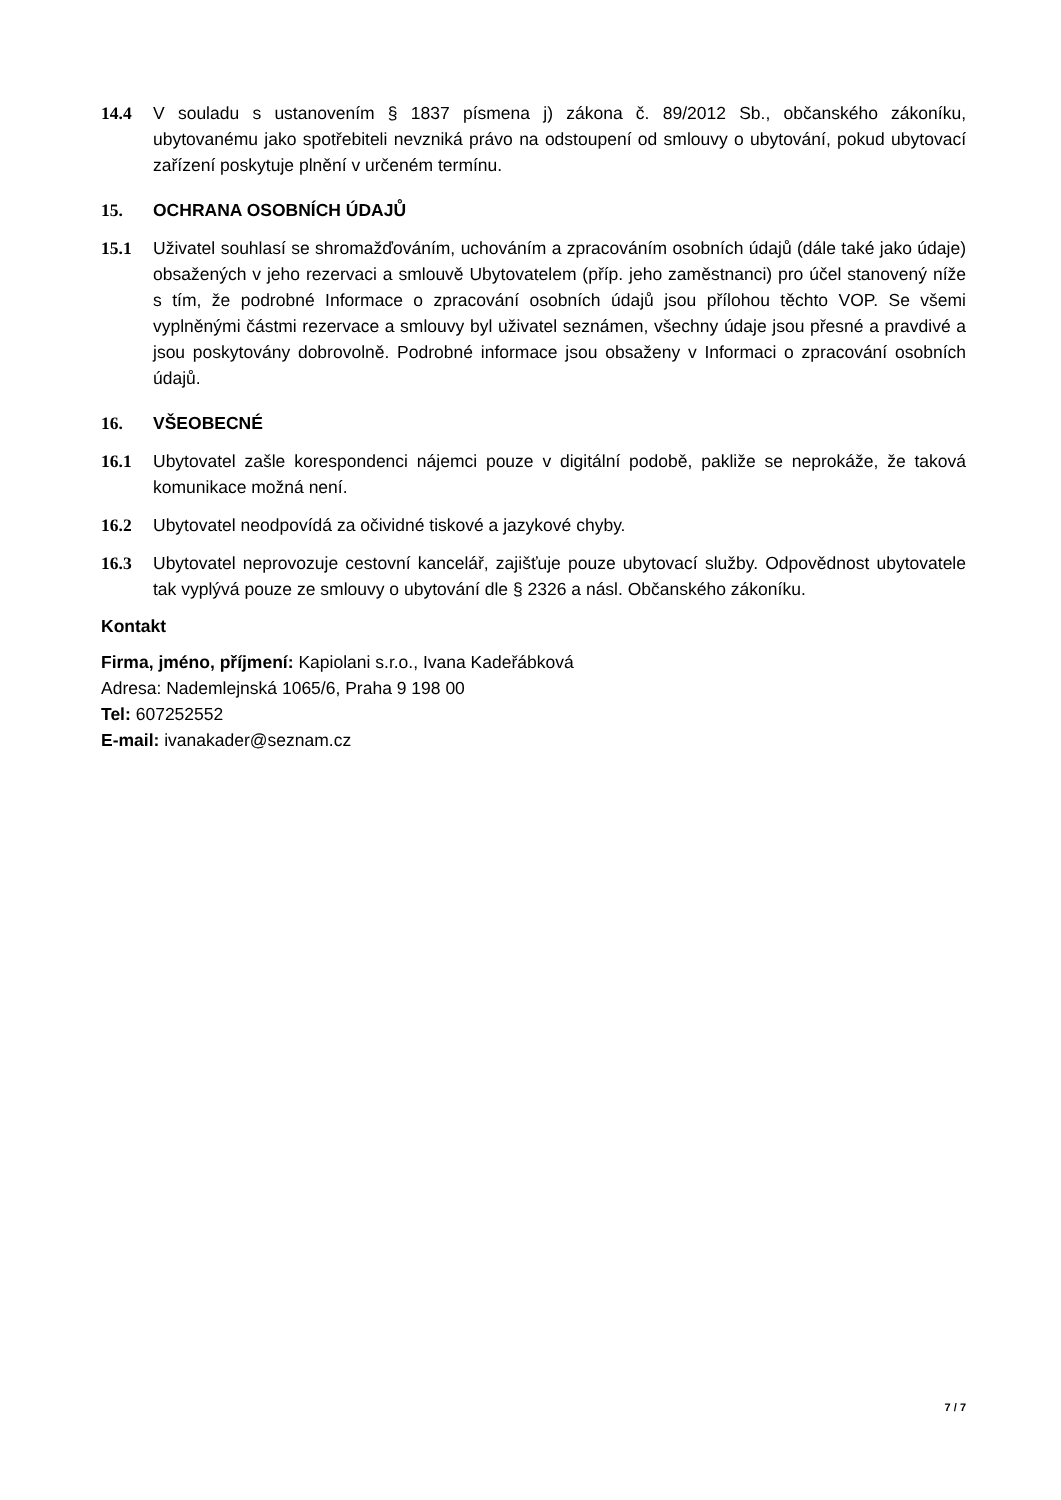14.4 V souladu s ustanovením § 1837 písmena j) zákona č. 89/2012 Sb., občanského zákoníku, ubytovanému jako spotřebiteli nevzniká právo na odstoupení od smlouvy o ubytování, pokud ubytovací zařízení poskytuje plnění v určeném termínu.
15. OCHRANA OSOBNÍCH ÚDAJŮ
15.1 Uživatel souhlasí se shromažďováním, uchováním a zpracováním osobních údajů (dále také jako údaje) obsažených v jeho rezervaci a smlouvě Ubytovatelem (příp. jeho zaměstnanci) pro účel stanovený níže s tím, že podrobné Informace o zpracování osobních údajů jsou přílohou těchto VOP. Se všemi vyplněnými částmi rezervace a smlouvy byl uživatel seznámen, všechny údaje jsou přesné a pravdivé a jsou poskytovány dobrovolně. Podrobné informace jsou obsaženy v Informaci o zpracování osobních údajů.
16. VŠEOBECNÉ
16.1 Ubytovatel zašle korespondenci nájemci pouze v digitální podobě, pakliže se neprokáže, že taková komunikace možná není.
16.2 Ubytovatel neodpovídá za očividné tiskové a jazykové chyby.
16.3 Ubytovatel neprovozuje cestovní kancelář, zajišťuje pouze ubytovací služby. Odpovědnost ubytovatele tak vyplývá pouze ze smlouvy o ubytování dle § 2326 a násl. Občanského zákoníku.
Kontakt
Firma, jméno, příjmení: Kapiolani s.r.o., Ivana Kadeřábková
Adresa: Nademlejnská 1065/6, Praha 9 198 00
Tel: 607252552
E-mail: ivanakader@seznam.cz
7 / 7